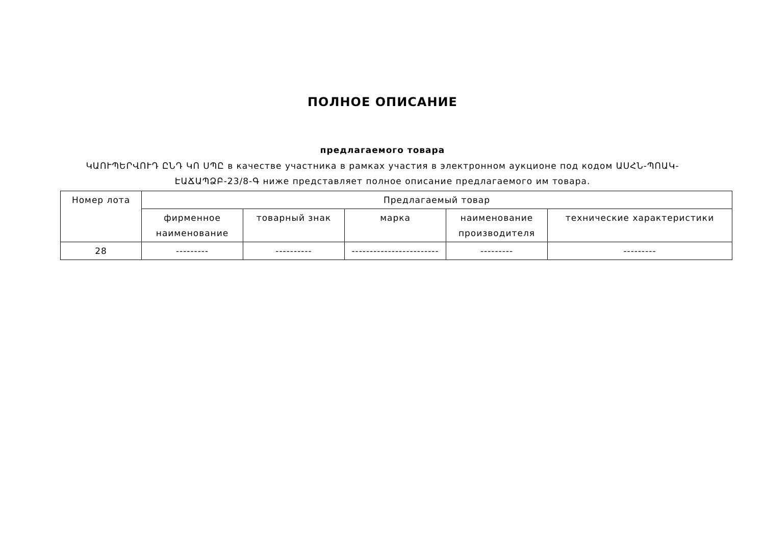ПОЛНОЕ ОПИСАНИЕ
предлагаемого товара
ԿԱՈՒՊԵՐՎՈՒԴ ԸՆԴ ԿՈ ՍՊԸ в качестве участника в рамках участия в электронном аукционе под кодом ԱՍՀՆ-ՊՈԱԿ-ԷԱՃԱՊՁԲ-23/8-Գ ниже представляет полное описание предлагаемого им товара.
| Номер лота | Предлагаемый товар | | | | |
| | фирменное наименование | товарный знак | марка | наименование производителя | технические характеристики |
| 28 | --------- | ---------- | ------------------------ | --------- | --------- |